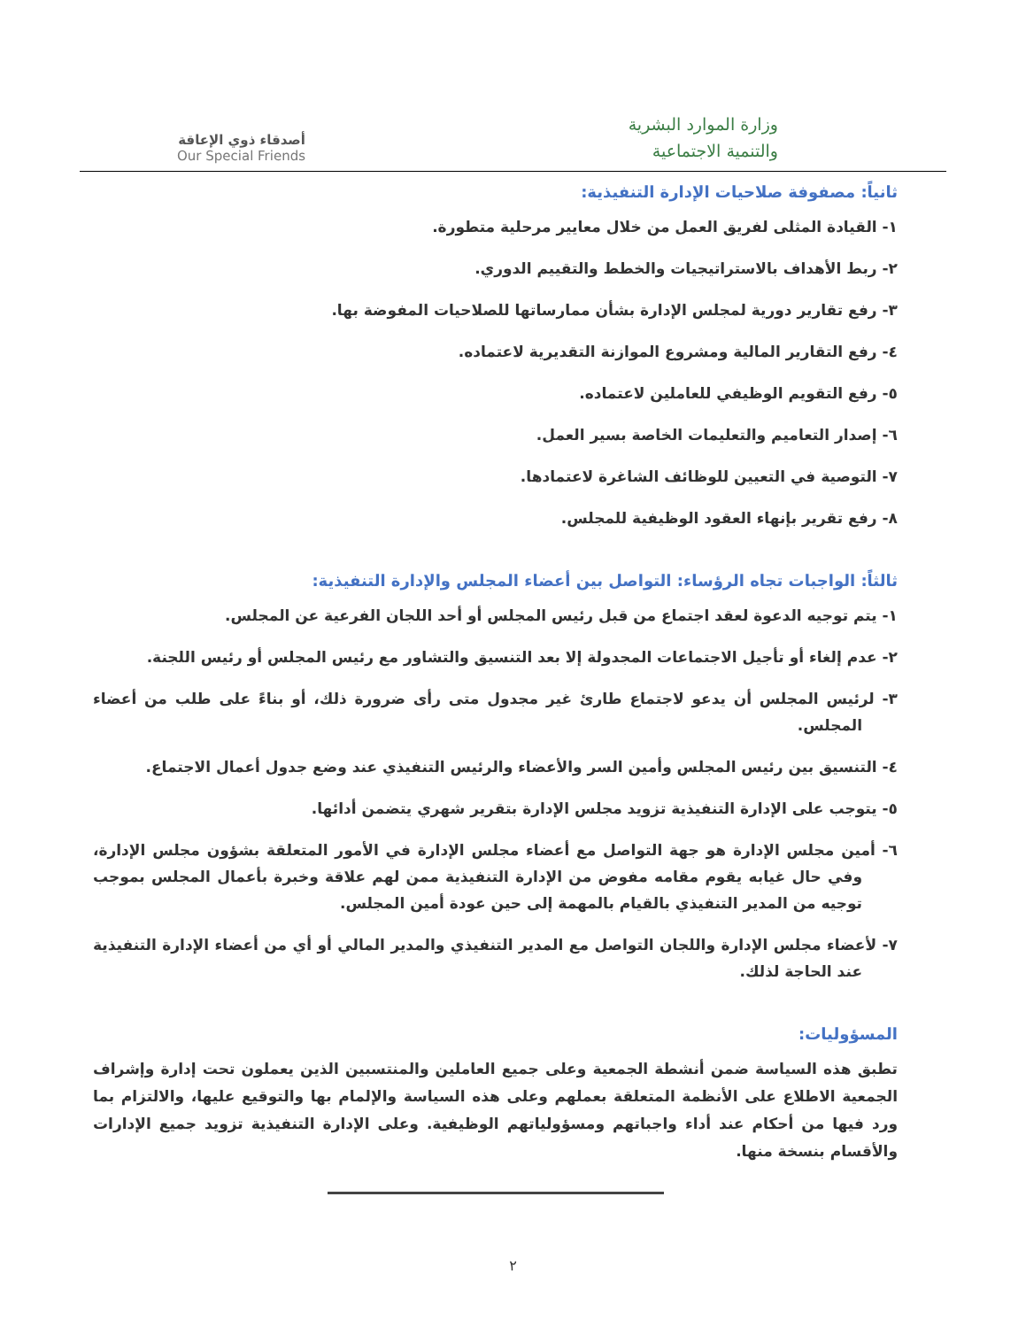وزارة الموارد البشرية
والتنمية الاجتماعية
أصدقاء ذوي الإعاقة
Our Special Friends
ثانياً: مصفوفة صلاحيات الإدارة التنفيذية:
١- القيادة المثلى لفريق العمل من خلال معايير مرحلية متطورة.
٢- ربط الأهداف بالاستراتيجيات والخطط والتقييم الدوري.
٣- رفع تقارير دورية لمجلس الإدارة بشأن ممارساتها للصلاحيات المفوضة بها.
٤- رفع التقارير المالية ومشروع الموازنة التقديرية لاعتماده.
٥- رفع التقويم الوظيفي للعاملين لاعتماده.
٦- إصدار التعاميم والتعليمات الخاصة بسير العمل.
٧- التوصية في التعيين للوظائف الشاغرة لاعتمادها.
٨- رفع تقرير بإنهاء العقود الوظيفية للمجلس.
ثالثاً: الواجبات تجاه الرؤساء: التواصل بين أعضاء المجلس والإدارة التنفيذية:
١- يتم توجيه الدعوة لعقد اجتماع من قبل رئيس المجلس أو أحد اللجان الفرعية عن المجلس.
٢- عدم إلغاء أو تأجيل الاجتماعات المجدولة إلا بعد التنسيق والتشاور مع رئيس المجلس أو رئيس اللجنة.
٣- لرئيس المجلس أن يدعو لاجتماع طارئ غير مجدول متى رأى ضرورة ذلك، أو بناءً على طلب من أعضاء المجلس.
٤- التنسيق بين رئيس المجلس وأمين السر والأعضاء والرئيس التنفيذي عند وضع جدول أعمال الاجتماع.
٥- يتوجب على الإدارة التنفيذية تزويد مجلس الإدارة بتقرير شهري يتضمن أدائها.
٦- أمين مجلس الإدارة هو جهة التواصل مع أعضاء مجلس الإدارة في الأمور المتعلقة بشؤون مجلس الإدارة، وفي حال غيابه يقوم مقامه مفوض من الإدارة التنفيذية ممن لهم علاقة وخبرة بأعمال المجلس بموجب توجيه من المدير التنفيذي بالقيام بالمهمة إلى حين عودة أمين المجلس.
٧- لأعضاء مجلس الإدارة واللجان التواصل مع المدير التنفيذي والمدير المالي أو أي من أعضاء الإدارة التنفيذية عند الحاجة لذلك.
المسؤوليات:
تطبق هذه السياسة ضمن أنشطة الجمعية وعلى جميع العاملين والمنتسبين الذين يعملون تحت إدارة وإشراف الجمعية الاطلاع على الأنظمة المتعلقة بعملهم وعلى هذه السياسة والإلمام بها والتوقيع عليها، والالتزام بما ورد فيها من أحكام عند أداء واجباتهم ومسؤولياتهم الوظيفية. وعلى الإدارة التنفيذية تزويد جميع الإدارات والأقسام بنسخة منها.
٢